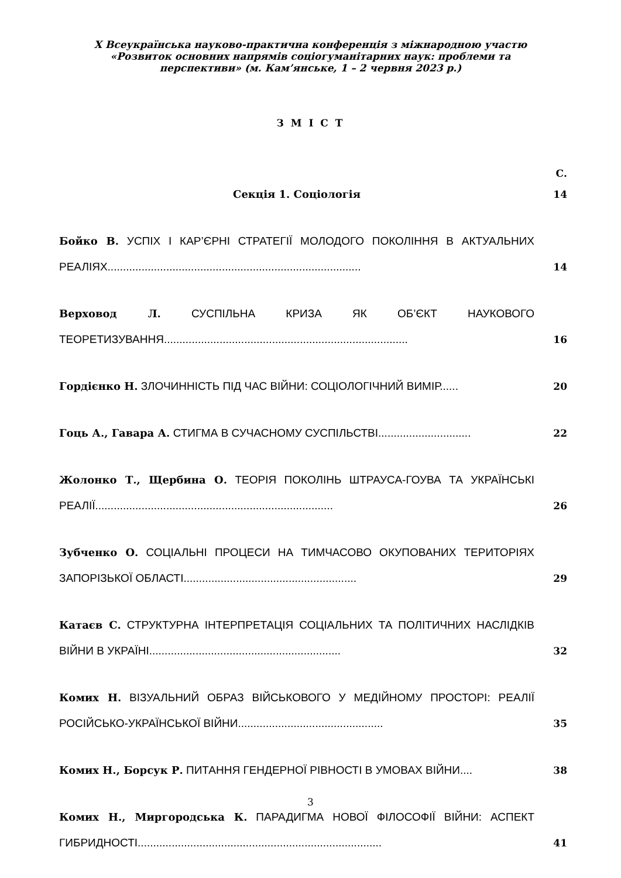X Всеукраїнська науково-практична конференція з міжнародною участю
«Розвиток основних напрямів соціогуманітарних наук: проблеми та
перспективи» (м. Кам’янське, 1 – 2 червня 2023 р.)
З М І С Т
С.
Секція 1. Соціологія 14
Бойко В. УСПІХ І КАР’ЄРНІ СТРАТЕГІЇ МОЛОДОГО ПОКОЛІННЯ В АКТУАЛЬНИХ РЕАЛІЯХ..................................................................................
14
Верховод Л. СУСПІЛЬНА КРИЗА ЯК ОБ’ЄКТ НАУКОВОГО ТЕОРЕТИЗУВАННЯ...............................................................................
16
Гордієнко Н. ЗЛОЧИННІСТЬ ПІД ЧАС ВІЙНИ: СОЦІОЛОГІЧНИЙ ВИМІР...... 20
Гоць А., Гавара А. СТИГМА В СУЧАСНОМУ СУСПІЛЬСТВІ..............................
22
Жолонко Т., Щербина О. ТЕОРІЯ ПОКОЛІНЬ ШТРАУСА-ГОУВА ТА УКРАЇНСЬКІ РЕАЛІЇ.............................................................................
26
Зубченко О. СОЦІАЛЬНІ ПРОЦЕСИ НА ТИМЧАСОВО ОКУПОВАНИХ ТЕРИТОРІЯХ ЗАПОРІЗЬКОЇ ОБЛАСТІ........................................................
29
Катаєв С. СТРУКТУРНА ІНТЕРПРЕТАЦІЯ СОЦІАЛЬНИХ ТА ПОЛІТИЧНИХ НАСЛІДКІВ ВІЙНИ В УКРАЇНІ..............................................................
32
Комих Н. ВІЗУАЛЬНИЙ ОБРАЗ ВІЙСЬКОВОГО У МЕДІЙНОМУ ПРОСТОРІ: РЕАЛІЇ РОСІЙСЬКО-УКРАЇНСЬКОЇ ВІЙНИ...............................................
35
Комих Н., Борсук Р. ПИТАННЯ ГЕНДЕРНОЇ РІВНОСТІ В УМОВАХ ВІЙНИ.... 38
Комих Н., Миргородська К. ПАРАДИГМА НОВОЇ ФІЛОСОФІЇ ВІЙНИ: АСПЕКТ ГИБРИДНОСТІ...............................................................................
41
3